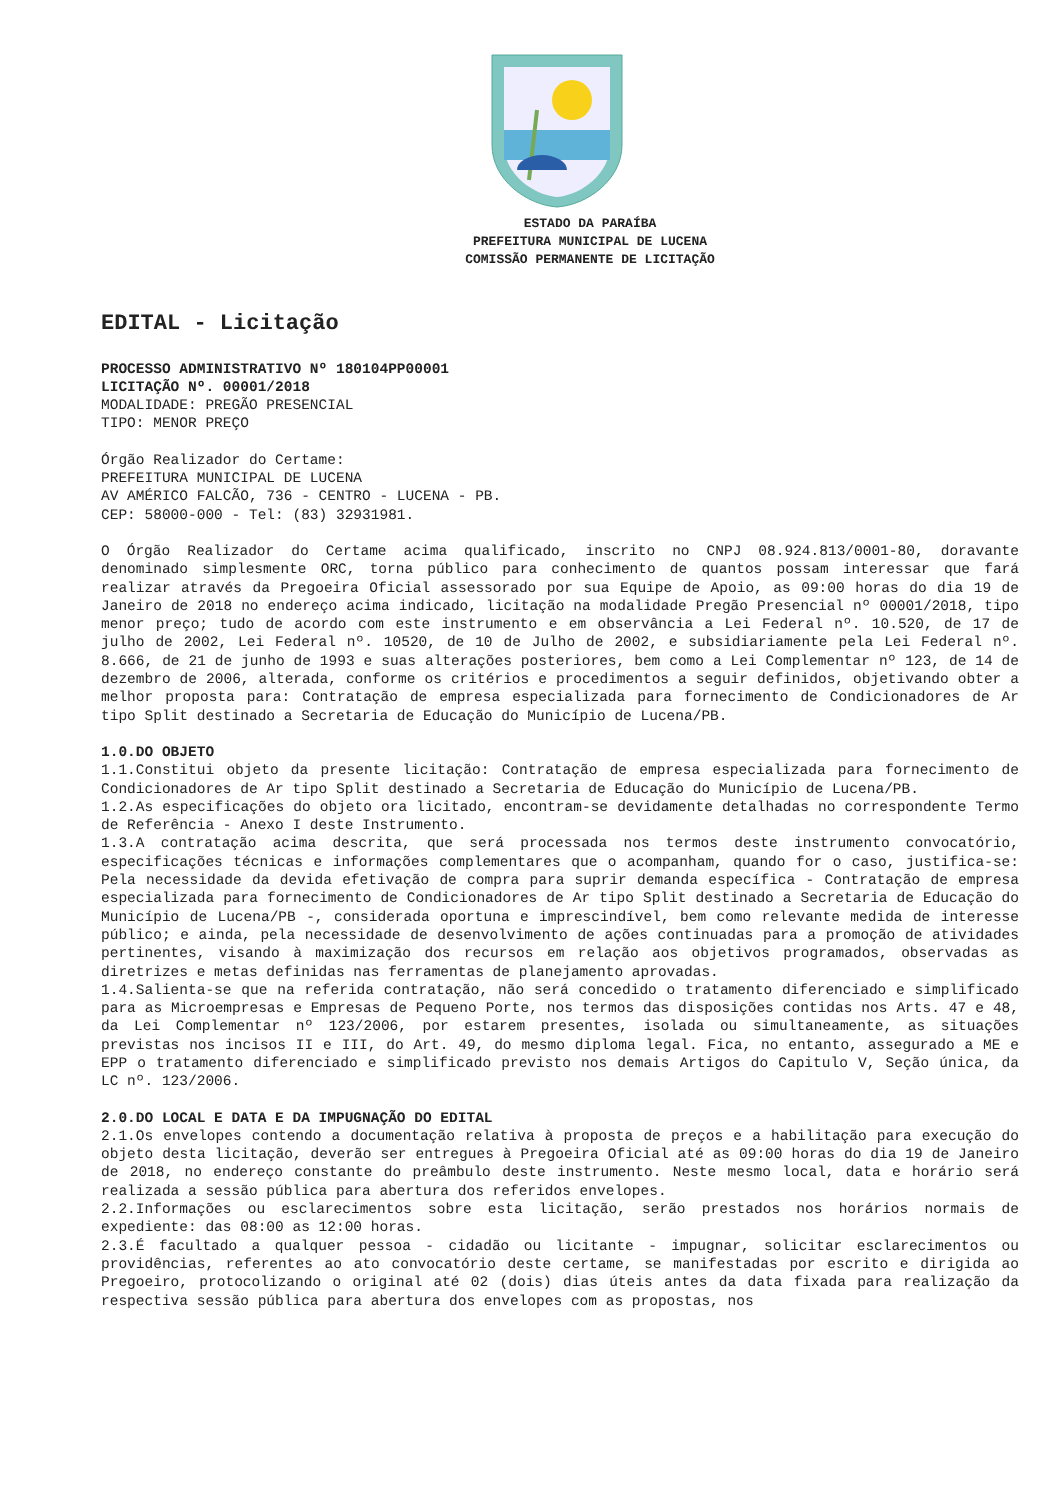ESTADO DA PARAÍBA
PREFEITURA MUNICIPAL DE LUCENA
COMISSÃO PERMANENTE DE LICITAÇÃO
EDITAL - Licitação
PROCESSO ADMINISTRATIVO Nº 180104PP00001
LICITAÇÃO Nº. 00001/2018
MODALIDADE: PREGÃO PRESENCIAL
TIPO: MENOR PREÇO
Órgão Realizador do Certame:
PREFEITURA MUNICIPAL DE LUCENA
AV AMÉRICO FALCÃO, 736 - CENTRO - LUCENA - PB.
CEP: 58000-000 - Tel: (83) 32931981.
O Órgão Realizador do Certame acima qualificado, inscrito no CNPJ 08.924.813/0001-80, doravante denominado simplesmente ORC, torna público para conhecimento de quantos possam interessar que fará realizar através da Pregoeira Oficial assessorado por sua Equipe de Apoio, as 09:00 horas do dia 19 de Janeiro de 2018 no endereço acima indicado, licitação na modalidade Pregão Presencial nº 00001/2018, tipo menor preço; tudo de acordo com este instrumento e em observância a Lei Federal nº. 10.520, de 17 de julho de 2002, Lei Federal nº. 10520, de 10 de Julho de 2002, e subsidiariamente pela Lei Federal nº. 8.666, de 21 de junho de 1993 e suas alterações posteriores, bem como a Lei Complementar nº 123, de 14 de dezembro de 2006, alterada, conforme os critérios e procedimentos a seguir definidos, objetivando obter a melhor proposta para: Contratação de empresa especializada para fornecimento de Condicionadores de Ar tipo Split destinado a Secretaria de Educação do Município de Lucena/PB.
1.0.DO OBJETO
1.1.Constitui objeto da presente licitação: Contratação de empresa especializada para fornecimento de Condicionadores de Ar tipo Split destinado a Secretaria de Educação do Município de Lucena/PB.
1.2.As especificações do objeto ora licitado, encontram-se devidamente detalhadas no correspondente Termo de Referência - Anexo I deste Instrumento.
1.3.A contratação acima descrita, que será processada nos termos deste instrumento convocatório, especificações técnicas e informações complementares que o acompanham, quando for o caso, justifica-se: Pela necessidade da devida efetivação de compra para suprir demanda específica - Contratação de empresa especializada para fornecimento de Condicionadores de Ar tipo Split destinado a Secretaria de Educação do Município de Lucena/PB -, considerada oportuna e imprescindível, bem como relevante medida de interesse público; e ainda, pela necessidade de desenvolvimento de ações continuadas para a promoção de atividades pertinentes, visando à maximização dos recursos em relação aos objetivos programados, observadas as diretrizes e metas definidas nas ferramentas de planejamento aprovadas.
1.4.Salienta-se que na referida contratação, não será concedido o tratamento diferenciado e simplificado para as Microempresas e Empresas de Pequeno Porte, nos termos das disposições contidas nos Arts. 47 e 48, da Lei Complementar nº 123/2006, por estarem presentes, isolada ou simultaneamente, as situações previstas nos incisos II e III, do Art. 49, do mesmo diploma legal. Fica, no entanto, assegurado a ME e EPP o tratamento diferenciado e simplificado previsto nos demais Artigos do Capitulo V, Seção única, da LC nº. 123/2006.
2.0.DO LOCAL E DATA E DA IMPUGNAÇÃO DO EDITAL
2.1.Os envelopes contendo a documentação relativa à proposta de preços e a habilitação para execução do objeto desta licitação, deverão ser entregues à Pregoeira Oficial até as 09:00 horas do dia 19 de Janeiro de 2018, no endereço constante do preâmbulo deste instrumento. Neste mesmo local, data e horário será realizada a sessão pública para abertura dos referidos envelopes.
2.2.Informações ou esclarecimentos sobre esta licitação, serão prestados nos horários normais de expediente: das 08:00 as 12:00 horas.
2.3.É facultado a qualquer pessoa - cidadão ou licitante - impugnar, solicitar esclarecimentos ou providências, referentes ao ato convocatório deste certame, se manifestadas por escrito e dirigida ao Pregoeiro, protocolizando o original até 02 (dois) dias úteis antes da data fixada para realização da respectiva sessão pública para abertura dos envelopes com as propostas, nos